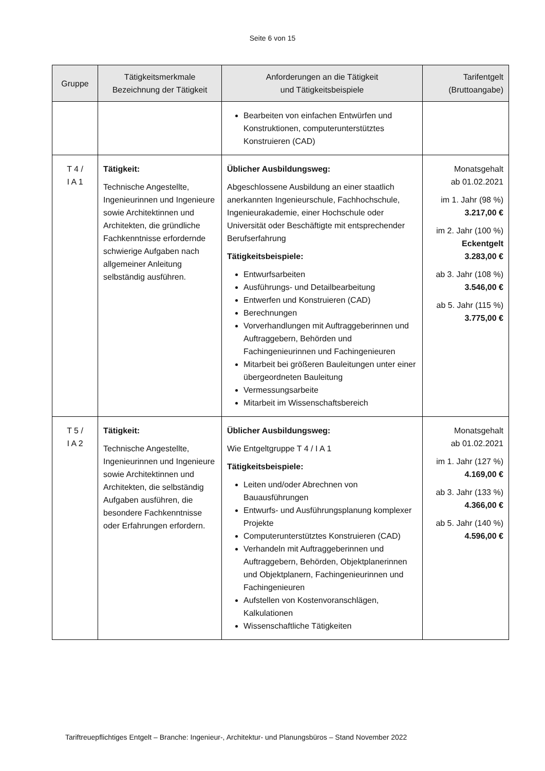Seite 6 von 15
| Gruppe | Tätigkeitsmerkmale Bezeichnung der Tätigkeit | Anforderungen an die Tätigkeit und Tätigkeitsbeispiele | Tarifentgelt (Bruttoangabe) |
| --- | --- | --- | --- |
| | | Bearbeiten von einfachen Entwürfen und Konstruktionen, computerunterstütztes Konstruieren (CAD) | |
| T 4 / I A 1 | Tätigkeit: Technische Angestellte, Ingenieurinnen und Ingenieure sowie Architektinnen und Architekten, die gründliche Fachkenntnisse erfordernde schwierige Aufgaben nach allgemeiner Anleitung selbständig ausführen. | Üblicher Ausbildungsweg: Abgeschlossene Ausbildung an einer staatlich anerkannten Ingenieurschule, Fachhochschule, Ingenieurakademie, einer Hochschule oder Universität oder Beschäftigte mit entsprechender Berufserfahrung Tätigkeitsbeispiele: Entwurfsarbeiten Ausführungs- und Detailbearbeitung Entwerfen und Konstruieren (CAD) Berechnungen Vorverhandlungen mit Auftraggeberinnen und Auftraggebern, Behörden und Fachingenieurinnen und Fachingenieuren Mitarbeit bei größeren Bauleitungen unter einer übergeordneten Bauleitung Vermessungsarbeite Mitarbeit im Wissenschaftsbereich | Monatsgehalt ab 01.02.2021 im 1. Jahr (98 %) 3.217,00 € im 2. Jahr (100 %) Eckentgelt 3.283,00 € ab 3. Jahr (108 %) 3.546,00 € ab 5. Jahr (115 %) 3.775,00 € |
| T 5 / I A 2 | Tätigkeit: Technische Angestellte, Ingenieurinnen und Ingenieure sowie Architektinnen und Architekten, die selbständig Aufgaben ausführen, die besondere Fachkenntnisse oder Erfahrungen erfordern. | Üblicher Ausbildungsweg: Wie Entgeltgruppe T 4 / I A 1 Tätigkeitsbeispiele: Leiten und/oder Abrechnen von Bauausführungen Entwurfs- und Ausführungsplanung komplexer Projekte Computerunterstütztes Konstruieren (CAD) Verhandeln mit Auftraggeberinnen und Auftraggebern, Behörden, Objektplanerinnen und Objektplanern, Fachingenieurinnen und Fachingenieuren Aufstellen von Kostenvoranschlägen, Kalkulationen Wissenschaftliche Tätigkeiten | Monatsgehalt ab 01.02.2021 im 1. Jahr (127 %) 4.169,00 € ab 3. Jahr (133 %) 4.366,00 € ab 5. Jahr (140 %) 4.596,00 € |
Tariftreuepflichtiges Entgelt – Branche: Ingenieur-, Architektur- und Planungsbüros – Stand November 2022